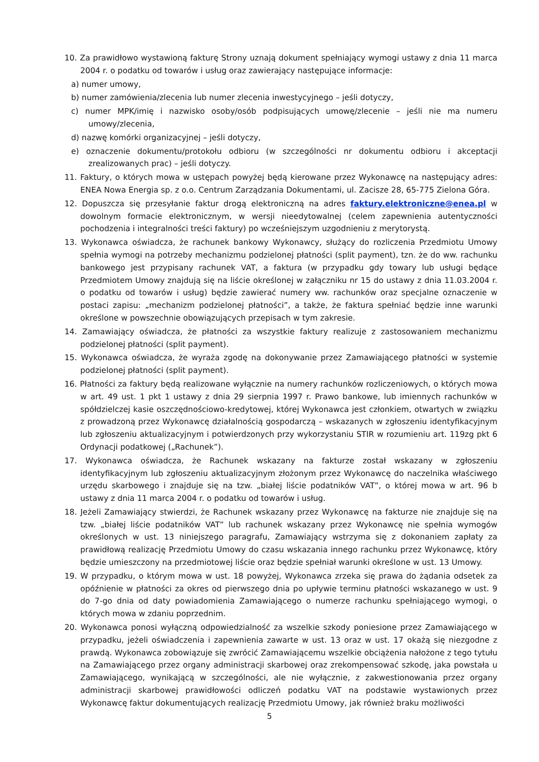10. Za prawidłowo wystawioną fakturę Strony uznają dokument spełniający wymogi ustawy z dnia 11 marca 2004 r. o podatku od towarów i usług oraz zawierający następujące informacje:
a) numer umowy,
b) numer zamówienia/zlecenia lub numer zlecenia inwestycyjnego – jeśli dotyczy,
c) numer MPK/imię i nazwisko osoby/osób podpisujących umowę/zlecenie – jeśli nie ma numeru umowy/zlecenia,
d) nazwę komórki organizacyjnej – jeśli dotyczy,
e) oznaczenie dokumentu/protokołu odbioru (w szczególności nr dokumentu odbioru i akceptacji zrealizowanych prac) – jeśli dotyczy.
11. Faktury, o których mowa w ustępach powyżej będą kierowane przez Wykonawcę na następujący adres: ENEA Nowa Energia sp. z o.o. Centrum Zarządzania Dokumentami, ul. Zacisze 28, 65-775 Zielona Góra.
12. Dopuszcza się przesyłanie faktur drogą elektroniczną na adres faktury.elektroniczne@enea.pl w dowolnym formacie elektronicznym, w wersji nieedytowalnej (celem zapewnienia autentyczności pochodzenia i integralności treści faktury) po wcześniejszym uzgodnieniu z merytorystą.
13. Wykonawca oświadcza, że rachunek bankowy Wykonawcy, służący do rozliczenia Przedmiotu Umowy spełnia wymogi na potrzeby mechanizmu podzielonej płatności (split payment), tzn. że do ww. rachunku bankowego jest przypisany rachunek VAT, a faktura (w przypadku gdy towary lub usługi będące Przedmiotem Umowy znajdują się na liście określonej w załączniku nr 15 do ustawy z dnia 11.03.2004 r. o podatku od towarów i usług) będzie zawierać numery ww. rachunków oraz specjalne oznaczenie w postaci zapisu: „mechanizm podzielonej płatności”, a także, że faktura spełniać będzie inne warunki określone w powszechnie obowiązujących przepisach w tym zakresie.
14. Zamawiający oświadcza, że płatności za wszystkie faktury realizuje z zastosowaniem mechanizmu podzielonej płatności (split payment).
15. Wykonawca oświadcza, że wyraża zgodę na dokonywanie przez Zamawiającego płatności w systemie podzielonej płatności (split payment).
16. Płatności za faktury będą realizowane wyłącznie na numery rachunków rozliczeniowych, o których mowa w art. 49 ust. 1 pkt 1 ustawy z dnia 29 sierpnia 1997 r. Prawo bankowe, lub imiennych rachunków w spółdzielczej kasie oszczędnościowo-kredytowej, której Wykonawca jest członkiem, otwartych w związku z prowadzoną przez Wykonawcę działalnością gospodarczą – wskazanych w zgłoszeniu identyfikacyjnym lub zgłoszeniu aktualizacyjnym i potwierdzonych przy wykorzystaniu STIR w rozumieniu art. 119zg pkt 6 Ordynacji podatkowej („Rachunek”).
17. Wykonawca oświadcza, że Rachunek wskazany na fakturze został wskazany w zgłoszeniu identyfikacyjnym lub zgłoszeniu aktualizacyjnym złożonym przez Wykonawcę do naczelnika właściwego urzędu skarbowego i znajduje się na tzw. „białej liście podatników VAT”, o której mowa w art. 96 b ustawy z dnia 11 marca 2004 r. o podatku od towarów i usług.
18. Jeżeli Zamawiający stwierdzi, że Rachunek wskazany przez Wykonawcę na fakturze nie znajduje się na tzw. „białej liście podatników VAT” lub rachunek wskazany przez Wykonawcę nie spełnia wymogów określonych w ust. 13 niniejszego paragrafu, Zamawiający wstrzyma się z dokonaniem zapłaty za prawidłową realizację Przedmiotu Umowy do czasu wskazania innego rachunku przez Wykonawcę, który będzie umieszczony na przedmiotowej liście oraz będzie spełniał warunki określone w ust. 13 Umowy.
19. W przypadku, o którym mowa w ust. 18 powyżej, Wykonawca zrzeka się prawa do żądania odsetek za opóźnienie w płatności za okres od pierwszego dnia po upływie terminu płatności wskazanego w ust. 9 do 7-go dnia od daty powiadomienia Zamawiającego o numerze rachunku spełniającego wymogi, o których mowa w zdaniu poprzednim.
20. Wykonawca ponosi wyłączną odpowiedzialność za wszelkie szkody poniesione przez Zamawiającego w przypadku, jeżeli oświadczenia i zapewnienia zawarte w ust. 13 oraz w ust. 17 okażą się niezgodne z prawdą. Wykonawca zobowiązuje się zwrócić Zamawiającemu wszelkie obciążenia nałożone z tego tytułu na Zamawiającego przez organy administracji skarbowej oraz zrekompensować szkodę, jaka powstała u Zamawiającego, wynikającą w szczególności, ale nie wyłącznie, z zakwestionowania przez organy administracji skarbowej prawidłowości odliczeń podatku VAT na podstawie wystawionych przez Wykonawcę faktur dokumentujących realizację Przedmiotu Umowy, jak również braku możliwości
5